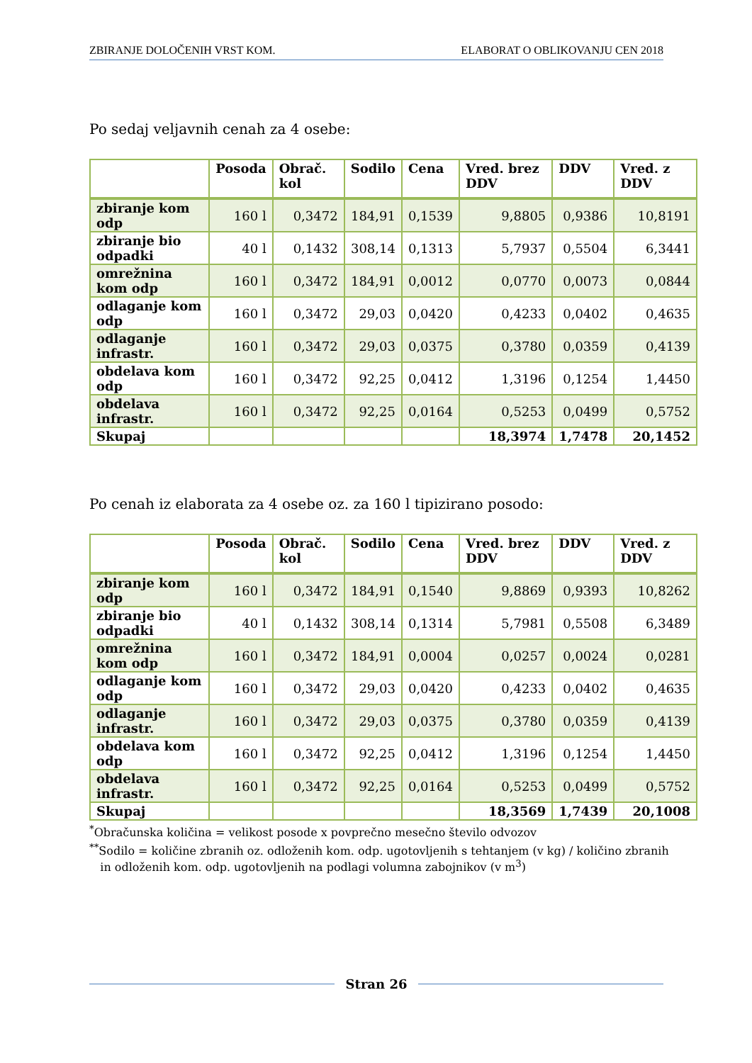ZBIRANJE DOLOČENIH VRST KOM. ELABORAT O OBLIKOVANJU CEN 2018
Po sedaj veljavnih cenah za 4 osebe:
| | Posoda | Obrač. kol | Sodilo | Cena | Vred. brez DDV | DDV | Vred. z DDV |
| --- | --- | --- | --- | --- | --- | --- | --- |
| zbiranje kom odp | 160 l | 0,3472 | 184,91 | 0,1539 | 9,8805 | 0,9386 | 10,8191 |
| zbiranje bio odpadki | 40 l | 0,1432 | 308,14 | 0,1313 | 5,7937 | 0,5504 | 6,3441 |
| omrežnina kom odp | 160 l | 0,3472 | 184,91 | 0,0012 | 0,0770 | 0,0073 | 0,0844 |
| odlaganje kom odp | 160 l | 0,3472 | 29,03 | 0,0420 | 0,4233 | 0,0402 | 0,4635 |
| odlaganje infrastr. | 160 l | 0,3472 | 29,03 | 0,0375 | 0,3780 | 0,0359 | 0,4139 |
| obdelava kom odp | 160 l | 0,3472 | 92,25 | 0,0412 | 1,3196 | 0,1254 | 1,4450 |
| obdelava infrastr. | 160 l | 0,3472 | 92,25 | 0,0164 | 0,5253 | 0,0499 | 0,5752 |
| Skupaj | | | | | 18,3974 | 1,7478 | 20,1452 |
Po cenah iz elaborata za 4 osebe oz. za 160 l tipizirano posodo:
| | Posoda | Obrač. kol | Sodilo | Cena | Vred. brez DDV | DDV | Vred. z DDV |
| --- | --- | --- | --- | --- | --- | --- | --- |
| zbiranje kom odp | 160 l | 0,3472 | 184,91 | 0,1540 | 9,8869 | 0,9393 | 10,8262 |
| zbiranje bio odpadki | 40 l | 0,1432 | 308,14 | 0,1314 | 5,7981 | 0,5508 | 6,3489 |
| omrežnina kom odp | 160 l | 0,3472 | 184,91 | 0,0004 | 0,0257 | 0,0024 | 0,0281 |
| odlaganje kom odp | 160 l | 0,3472 | 29,03 | 0,0420 | 0,4233 | 0,0402 | 0,4635 |
| odlaganje infrastr. | 160 l | 0,3472 | 29,03 | 0,0375 | 0,3780 | 0,0359 | 0,4139 |
| obdelava kom odp | 160 l | 0,3472 | 92,25 | 0,0412 | 1,3196 | 0,1254 | 1,4450 |
| obdelava infrastr. | 160 l | 0,3472 | 92,25 | 0,0164 | 0,5253 | 0,0499 | 0,5752 |
| Skupaj | | | | | 18,3569 | 1,7439 | 20,1008 |
<sup>*</sup> Obračunska količina = velikost posode x povprečno mesečno število odvozov
<sup>**</sup> Sodilo = količine zbranih oz. odloženih kom. odp. ugotovljenih s tehtanjem (v kg) / količino zbranih
in odloženih kom. odp. ugotovljenih na podlagi volumna zabojnikov (v m<sup>3</sup>)
Stran 26